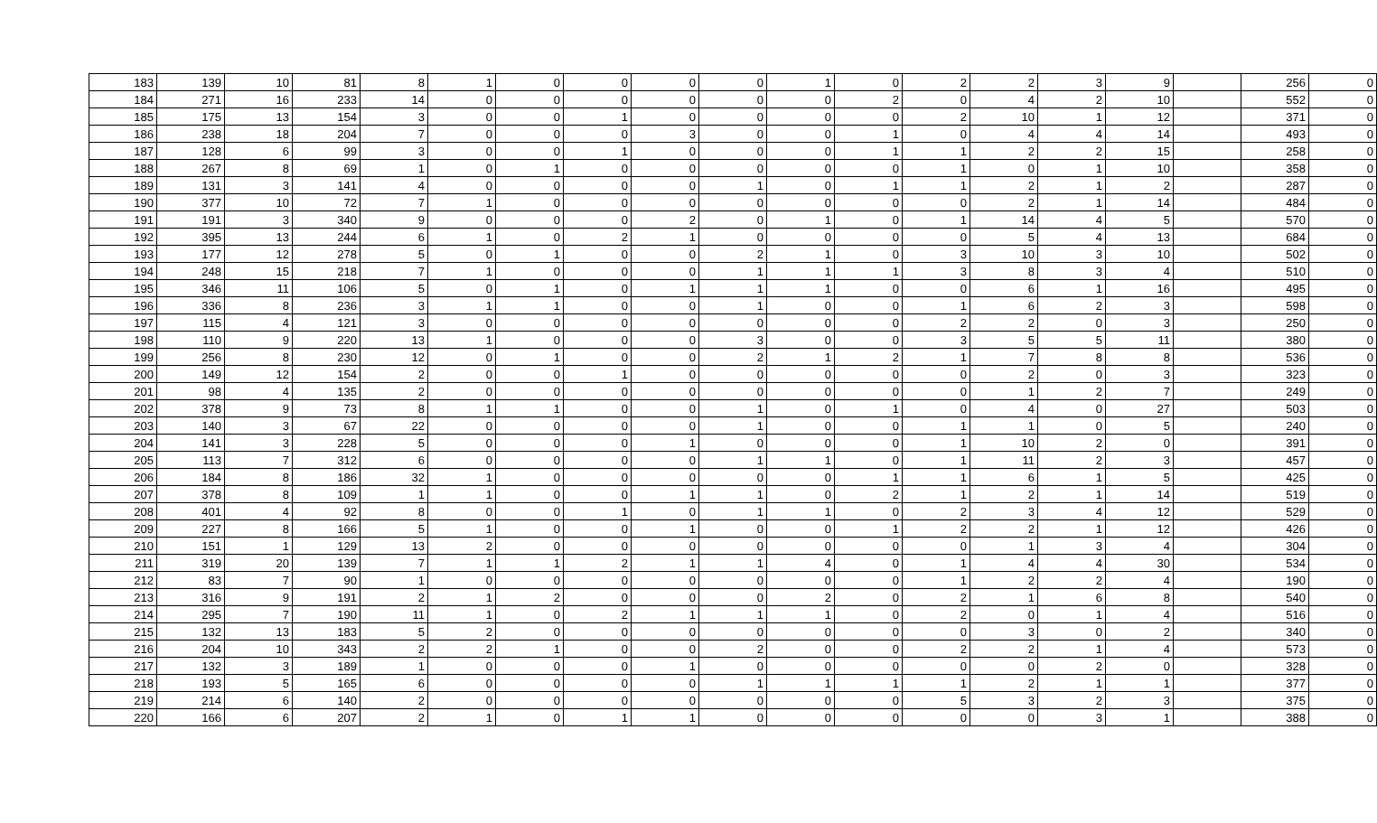| 183 | 139 | 10 | 81 | 8 | 1 | 0 | 0 | 0 | 0 | 1 | 0 | 2 | 2 | 3 | 9 | | 256 | 0 |
| 184 | 271 | 16 | 233 | 14 | 0 | 0 | 0 | 0 | 0 | 0 | 2 | 0 | 4 | 2 | 10 | | 552 | 0 |
| 185 | 175 | 13 | 154 | 3 | 0 | 0 | 1 | 0 | 0 | 0 | 0 | 2 | 10 | 1 | 12 | | 371 | 0 |
| 186 | 238 | 18 | 204 | 7 | 0 | 0 | 0 | 3 | 0 | 0 | 1 | 0 | 4 | 4 | 14 | | 493 | 0 |
| 187 | 128 | 6 | 99 | 3 | 0 | 0 | 1 | 0 | 0 | 0 | 1 | 1 | 2 | 2 | 15 | | 258 | 0 |
| 188 | 267 | 8 | 69 | 1 | 0 | 1 | 0 | 0 | 0 | 0 | 0 | 1 | 0 | 1 | 10 | | 358 | 0 |
| 189 | 131 | 3 | 141 | 4 | 0 | 0 | 0 | 0 | 1 | 0 | 1 | 1 | 2 | 1 | 2 | | 287 | 0 |
| 190 | 377 | 10 | 72 | 7 | 1 | 0 | 0 | 0 | 0 | 0 | 0 | 0 | 2 | 1 | 14 | | 484 | 0 |
| 191 | 191 | 3 | 340 | 9 | 0 | 0 | 0 | 2 | 0 | 1 | 0 | 1 | 14 | 4 | 5 | | 570 | 0 |
| 192 | 395 | 13 | 244 | 6 | 1 | 0 | 2 | 1 | 0 | 0 | 0 | 0 | 5 | 4 | 13 | | 684 | 0 |
| 193 | 177 | 12 | 278 | 5 | 0 | 1 | 0 | 0 | 2 | 1 | 0 | 3 | 10 | 3 | 10 | | 502 | 0 |
| 194 | 248 | 15 | 218 | 7 | 1 | 0 | 0 | 0 | 1 | 1 | 1 | 3 | 8 | 3 | 4 | | 510 | 0 |
| 195 | 346 | 11 | 106 | 5 | 0 | 1 | 0 | 1 | 1 | 1 | 0 | 0 | 6 | 1 | 16 | | 495 | 0 |
| 196 | 336 | 8 | 236 | 3 | 1 | 1 | 0 | 0 | 1 | 0 | 0 | 1 | 6 | 2 | 3 | | 598 | 0 |
| 197 | 115 | 4 | 121 | 3 | 0 | 0 | 0 | 0 | 0 | 0 | 0 | 2 | 2 | 0 | 3 | | 250 | 0 |
| 198 | 110 | 9 | 220 | 13 | 1 | 0 | 0 | 0 | 3 | 0 | 0 | 3 | 5 | 5 | 11 | | 380 | 0 |
| 199 | 256 | 8 | 230 | 12 | 0 | 1 | 0 | 0 | 2 | 1 | 2 | 1 | 7 | 8 | 8 | | 536 | 0 |
| 200 | 149 | 12 | 154 | 2 | 0 | 0 | 1 | 0 | 0 | 0 | 0 | 0 | 2 | 0 | 3 | | 323 | 0 |
| 201 | 98 | 4 | 135 | 2 | 0 | 0 | 0 | 0 | 0 | 0 | 0 | 0 | 1 | 2 | 7 | | 249 | 0 |
| 202 | 378 | 9 | 73 | 8 | 1 | 1 | 0 | 0 | 1 | 0 | 1 | 0 | 4 | 0 | 27 | | 503 | 0 |
| 203 | 140 | 3 | 67 | 22 | 0 | 0 | 0 | 0 | 1 | 0 | 0 | 1 | 1 | 0 | 5 | | 240 | 0 |
| 204 | 141 | 3 | 228 | 5 | 0 | 0 | 0 | 1 | 0 | 0 | 0 | 1 | 10 | 2 | 0 | | 391 | 0 |
| 205 | 113 | 7 | 312 | 6 | 0 | 0 | 0 | 0 | 1 | 1 | 0 | 1 | 11 | 2 | 3 | | 457 | 0 |
| 206 | 184 | 8 | 186 | 32 | 1 | 0 | 0 | 0 | 0 | 0 | 1 | 1 | 6 | 1 | 5 | | 425 | 0 |
| 207 | 378 | 8 | 109 | 1 | 1 | 0 | 0 | 1 | 1 | 0 | 2 | 1 | 2 | 1 | 14 | | 519 | 0 |
| 208 | 401 | 4 | 92 | 8 | 0 | 0 | 1 | 0 | 1 | 1 | 0 | 2 | 3 | 4 | 12 | | 529 | 0 |
| 209 | 227 | 8 | 166 | 5 | 1 | 0 | 0 | 1 | 0 | 0 | 1 | 2 | 2 | 1 | 12 | | 426 | 0 |
| 210 | 151 | 1 | 129 | 13 | 2 | 0 | 0 | 0 | 0 | 0 | 0 | 0 | 1 | 3 | 4 | | 304 | 0 |
| 211 | 319 | 20 | 139 | 7 | 1 | 1 | 2 | 1 | 1 | 4 | 0 | 1 | 4 | 4 | 30 | | 534 | 0 |
| 212 | 83 | 7 | 90 | 1 | 0 | 0 | 0 | 0 | 0 | 0 | 0 | 1 | 2 | 2 | 4 | | 190 | 0 |
| 213 | 316 | 9 | 191 | 2 | 1 | 2 | 0 | 0 | 0 | 2 | 0 | 2 | 1 | 6 | 8 | | 540 | 0 |
| 214 | 295 | 7 | 190 | 11 | 1 | 0 | 2 | 1 | 1 | 1 | 0 | 2 | 0 | 1 | 4 | | 516 | 0 |
| 215 | 132 | 13 | 183 | 5 | 2 | 0 | 0 | 0 | 0 | 0 | 0 | 0 | 3 | 0 | 2 | | 340 | 0 |
| 216 | 204 | 10 | 343 | 2 | 2 | 1 | 0 | 0 | 2 | 0 | 0 | 2 | 2 | 1 | 4 | | 573 | 0 |
| 217 | 132 | 3 | 189 | 1 | 0 | 0 | 0 | 1 | 0 | 0 | 0 | 0 | 0 | 2 | 0 | | 328 | 0 |
| 218 | 193 | 5 | 165 | 6 | 0 | 0 | 0 | 0 | 1 | 1 | 1 | 1 | 2 | 1 | 1 | | 377 | 0 |
| 219 | 214 | 6 | 140 | 2 | 0 | 0 | 0 | 0 | 0 | 0 | 0 | 5 | 3 | 2 | 3 | | 375 | 0 |
| 220 | 166 | 6 | 207 | 2 | 1 | 0 | 1 | 1 | 0 | 0 | 0 | 0 | 0 | 3 | 1 | | 388 | 0 |